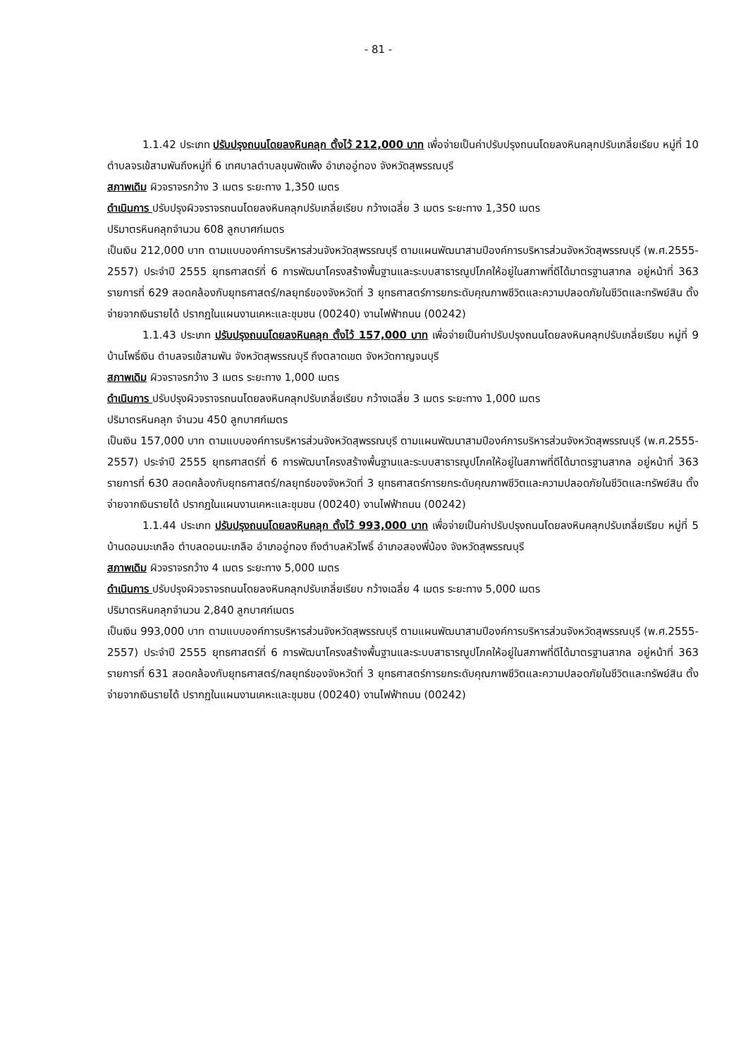- 81 -
1.1.42 ประเภท ปรับปรุงถนนโดยลงหินคลุก ตั้งไว้ 212,000 บาท เพื่อจ่ายเป็นค่าปรับปรุงถนนโดยลงหินคลุกปรับเกลี่ยเรียบ หมู่ที่ 10 ตำบลจรเข้สามพันถึงหมู่ที่ 6 เทศบาลตำบลขุนพัดเพ็ง อำเภออู่ทอง จังหวัดสุพรรณบุรี
สภาพเดิม ผิวจราจรกว้าง 3 เมตร ระยะทาง 1,350 เมตร
ดำเนินการ ปรับปรุงผิวจราจรถนนโดยลงหินคลุกปรับเกลี่ยเรียบ กว้างเฉลี่ย 3 เมตร ระยะทาง 1,350 เมตร
ปริมาตรหินคลุกจำนวน 608 ลูกบาศก์เมตร
เป็นเงิน 212,000 บาท ตามแบบองค์การบริหารส่วนจังหวัดสุพรรณบุรี ตามแผนพัฒนาสามปีองค์การบริหารส่วนจังหวัดสุพรรณบุรี (พ.ศ.2555-2557) ประจำปี 2555 ยุทธศาสตร์ที่ 6 การพัฒนาโครงสร้างพื้นฐานและระบบสาธารณูปโภคให้อยู่ในสภาพที่ดีได้มาตรฐานสากล อยู่หน้าที่ 363 รายการที่ 629 สอดคล้องกับยุทธศาสตร์/กลยุทธ์ของจังหวัดที่ 3 ยุทธศาสตร์การยกระดับคุณภาพชีวิตและความปลอดภัยในชีวิตและทรัพย์สิน ตั้งจ่ายจากเงินรายได้ ปรากฏในแผนงานเคหะและชุมชน (00240) งานไฟฟ้าถนน (00242)
1.1.43 ประเภท ปรับปรุงถนนโดยลงหินคลุก ตั้งไว้ 157,000 บาท เพื่อจ่ายเป็นค่าปรับปรุงถนนโดยลงหินคลุกปรับเกลี่ยเรียบ หมู่ที่ 9 บ้านโพธิ์เงิน ตำบลจรเข้สามพัน จังหวัดสุพรรณบุรี ถึงตลาดเขต จังหวัดกาญจนบุรี
สภาพเดิม ผิวจราจรกว้าง 3 เมตร ระยะทาง 1,000 เมตร
ดำเนินการ ปรับปรุงผิวจราจรถนนโดยลงหินคลุกปรับเกลี่ยเรียบ กว้างเฉลี่ย 3 เมตร ระยะทาง 1,000 เมตร
ปริมาตรหินคลุก จำนวน 450 ลูกบาศก์เมตร
เป็นเงิน 157,000 บาท ตามแบบองค์การบริหารส่วนจังหวัดสุพรรณบุรี ตามแผนพัฒนาสามปีองค์การบริหารส่วนจังหวัดสุพรรณบุรี (พ.ศ.2555-2557) ประจำปี 2555 ยุทธศาสตร์ที่ 6 การพัฒนาโครงสร้างพื้นฐานและระบบสาธารณูปโภคให้อยู่ในสภาพที่ดีได้มาตรฐานสากล อยู่หน้าที่ 363 รายการที่ 630 สอดคล้องกับยุทธศาสตร์/กลยุทธ์ของจังหวัดที่ 3 ยุทธศาสตร์การยกระดับคุณภาพชีวิตและความปลอดภัยในชีวิตและทรัพย์สิน ตั้งจ่ายจากเงินรายได้ ปรากฏในแผนงานเคหะและชุมชน (00240) งานไฟฟ้าถนน (00242)
1.1.44 ประเภท ปรับปรุงถนนโดยลงหินคลุก ตั้งไว้ 993,000 บาท เพื่อจ่ายเป็นค่าปรับปรุงถนนโดยลงหินคลุกปรับเกลี่ยเรียบ หมู่ที่ 5 บ้านดอนมะเกลือ ตำบลดอนมะเกลือ อำเภออู่ทอง ถึงตำบลหัวโพธิ์ อำเภอสองพี่น้อง จังหวัดสุพรรณบุรี
สภาพเดิม ผิวจราจรกว้าง 4 เมตร ระยะทาง 5,000 เมตร
ดำเนินการ ปรับปรุงผิวจราจรถนนโดยลงหินคลุกปรับเกลี่ยเรียบ กว้างเฉลี่ย 4 เมตร ระยะทาง 5,000 เมตร
ปริมาตรหินคลุกจำนวน 2,840 ลูกบาศก์เมตร
เป็นเงิน 993,000 บาท ตามแบบองค์การบริหารส่วนจังหวัดสุพรรณบุรี ตามแผนพัฒนาสามปีองค์การบริหารส่วนจังหวัดสุพรรณบุรี (พ.ศ.2555-2557) ประจำปี 2555 ยุทธศาสตร์ที่ 6 การพัฒนาโครงสร้างพื้นฐานและระบบสาธารณูปโภคให้อยู่ในสภาพที่ดีได้มาตรฐานสากล อยู่หน้าที่ 363 รายการที่ 631 สอดคล้องกับยุทธศาสตร์/กลยุทธ์ของจังหวัดที่ 3 ยุทธศาสตร์การยกระดับคุณภาพชีวิตและความปลอดภัยในชีวิตและทรัพย์สิน ตั้งจ่ายจากเงินรายได้ ปรากฏในแผนงานเคหะและชุมชน (00240) งานไฟฟ้าถนน (00242)